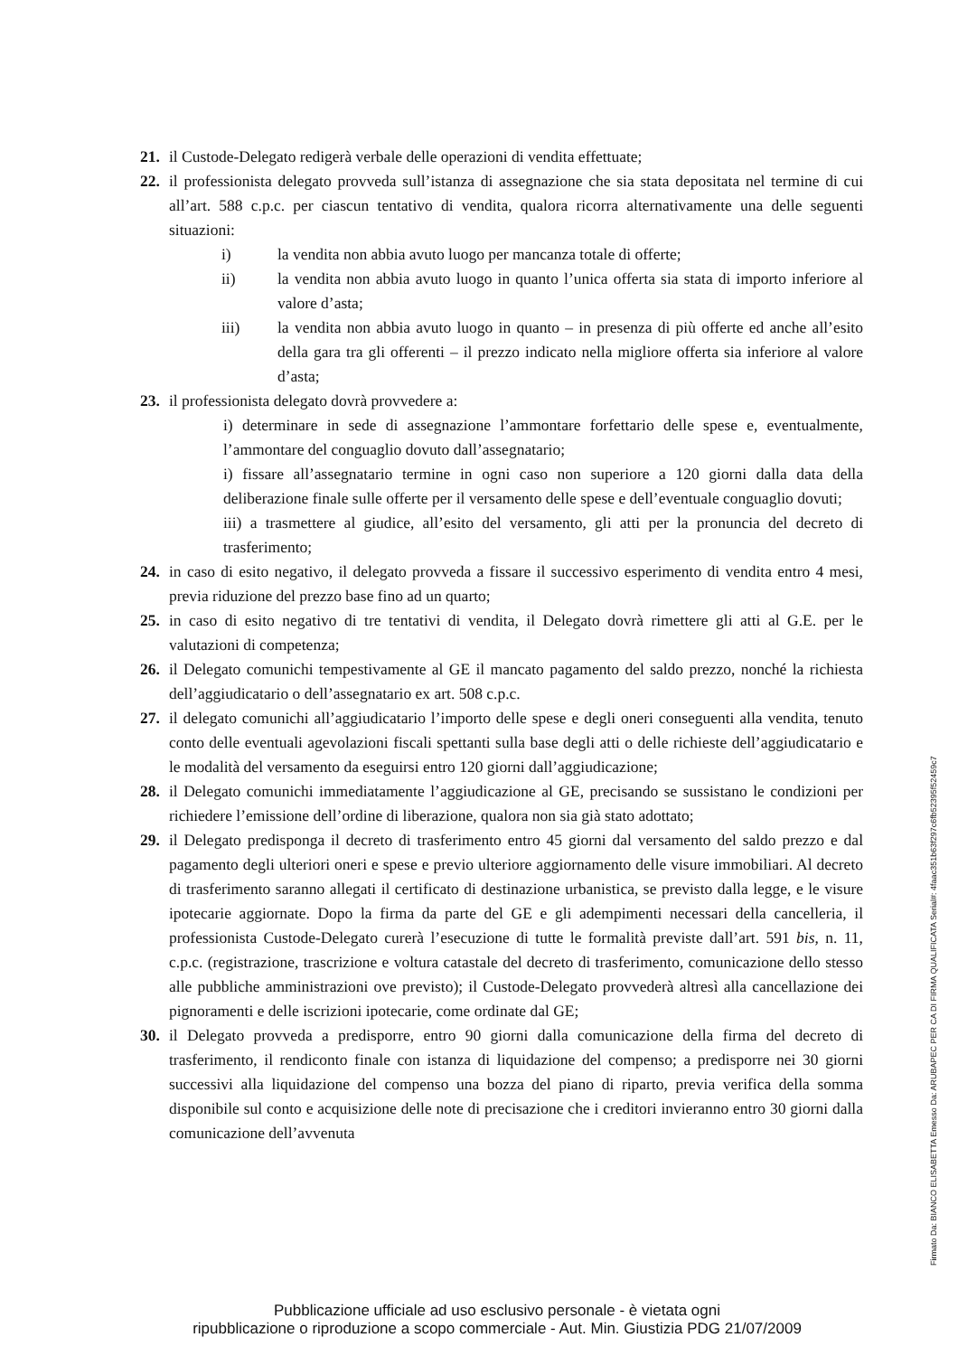21. il Custode-Delegato redigerà verbale delle operazioni di vendita effettuate;
22. il professionista delegato provveda sull’istanza di assegnazione che sia stata depositata nel termine di cui all’art. 588 c.p.c. per ciascun tentativo di vendita, qualora ricorra alternativamente una delle seguenti situazioni:
i) la vendita non abbia avuto luogo per mancanza totale di offerte;
ii) la vendita non abbia avuto luogo in quanto l’unica offerta sia stata di importo inferiore al valore d’asta;
iii) la vendita non abbia avuto luogo in quanto – in presenza di più offerte ed anche all’esito della gara tra gli offerenti – il prezzo indicato nella migliore offerta sia inferiore al valore d’asta;
23. il professionista delegato dovrà provvedere a:
i) determinare in sede di assegnazione l’ammontare forfettario delle spese e, eventualmente, l’ammontare del conguaglio dovuto dall’assegnatario;
i) fissare all’assegnatario termine in ogni caso non superiore a 120 giorni dalla data della deliberazione finale sulle offerte per il versamento delle spese e dell’eventuale conguaglio dovuti;
iii) a trasmettere al giudice, all’esito del versamento, gli atti per la pronuncia del decreto di trasferimento;
24. in caso di esito negativo, il delegato provveda a fissare il successivo esperimento di vendita entro 4 mesi, previa riduzione del prezzo base fino ad un quarto;
25. in caso di esito negativo di tre tentativi di vendita, il Delegato dovrà rimettere gli atti al G.E. per le valutazioni di competenza;
26. il Delegato comunichi tempestivamente al GE il mancato pagamento del saldo prezzo, nonché la richiesta dell’aggiudicatario o dell’assegnatario ex art. 508 c.p.c.
27. il delegato comunichi all’aggiudicatario l’importo delle spese e degli oneri conseguenti alla vendita, tenuto conto delle eventuali agevolazioni fiscali spettanti sulla base degli atti o delle richieste dell’aggiudicatario e le modalità del versamento da eseguirsi entro 120 giorni dall’aggiudicazione;
28. il Delegato comunichi immediatamente l’aggiudicazione al GE, precisando se sussistano le condizioni per richiedere l’emissione dell’ordine di liberazione, qualora non sia già stato adottato;
29. il Delegato predisponga il decreto di trasferimento entro 45 giorni dal versamento del saldo prezzo e dal pagamento degli ulteriori oneri e spese e previo ulteriore aggiornamento delle visure immobiliari. Al decreto di trasferimento saranno allegati il certificato di destinazione urbanistica, se previsto dalla legge, e le visure ipotecarie aggiornate. Dopo la firma da parte del GE e gli adempimenti necessari della cancelleria, il professionista Custode-Delegato curerà l’esecuzione di tutte le formalità previste dall’art. 591 bis, n. 11, c.p.c. (registrazione, trascrizione e voltura catastale del decreto di trasferimento, comunicazione dello stesso alle pubbliche amministrazioni ove previsto); il Custode-Delegato provvederà altresì alla cancellazione dei pignoramenti e delle iscrizioni ipotecarie, come ordinate dal GE;
30. il Delegato provveda a predisporre, entro 90 giorni dalla comunicazione della firma del decreto di trasferimento, il rendiconto finale con istanza di liquidazione del compenso; a predisporre nei 30 giorni successivi alla liquidazione del compenso una bozza del piano di riparto, previa verifica della somma disponibile sul conto e acquisizione delle note di precisazione che i creditori invieranno entro 30 giorni dalla comunicazione dell’avvenuta
Firmato Da: BIANCO ELISABETTA Emesso Da: ARUBAPEC PER CA DI FIRMA QUALIFICATA Serial#: 4faac351b63f297c6fb52395f52459c7
Pubblicazione ufficiale ad uso esclusivo personale - è vietata ogni
ripubblicazione o riproduzione a scopo commerciale - Aut. Min. Giustizia PDG 21/07/2009